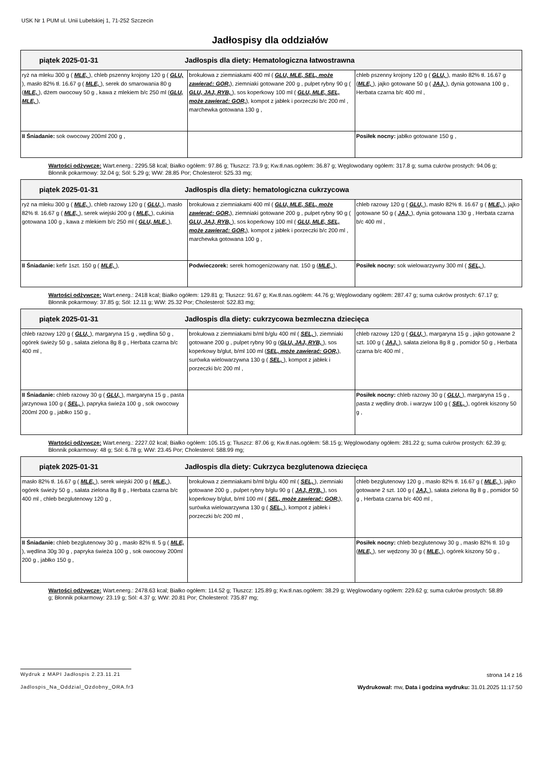USK Nr 1 PUM ul. Unii Lubelskiej 1, 71-252 Szczecin
Jadłospisy dla oddziałów
| piątek 2025-01-31 Jadłospis dla diety: Hematologiczna łatwostrawna | | |
| --- | --- | --- |
| ryż na mleku 300 g ( MLE, ), chleb pszenny krojony 120 g ( GLU, ), masło 82% tł. 16.67 g ( MLE, ), serek do smarowania 80 g ( MLE, ), dżem owocowy 50 g , kawa z mlekiem b/c 250 ml ( GLU, MLE, ), | brokułowa z ziemniakami 400 ml ( GLU, MLE, SEL, może zawierać: GOR, ), ziemniaki gotowane 200 g , pulpet rybny 90 g ( GLU, JAJ, RYB, ), sos koperkowy 100 ml ( GLU, MLE, SEL, może zawierać: GOR, ), kompot z jabłek i porzeczki b/c 200 ml , marchewka gotowana 130 g , | chleb pszenny krojony 120 g ( GLU, ), masło 82% tł. 16.67 g ( MLE, ), jajko gotowane 50 g ( JAJ, ), dynia gotowana 100 g , Herbata czarna b/c 400 ml , |
| II Śniadanie: sok owocowy 200ml 200 g , | | Posiłek nocny: jabłko gotowane 150 g , |
Wartości odżywcze: Wart.energ.: 2295.58 kcal; Białko ogółem: 97.86 g; Tłuszcz: 73.9 g; Kw.tł.nas.ogółem: 36.87 g; Węglowodany ogółem: 317.8 g; suma cukrów prostych: 94.06 g; Błonnik pokarmowy: 32.04 g; Sól: 5.29 g; WW: 28.85 Por; Cholesterol: 525.33 mg;
| piątek 2025-01-31 Jadłospis dla diety: hematologiczna cukrzycowa | | |
| --- | --- | --- |
| ryż na mleku 300 g ( MLE, ), chleb razowy 120 g ( GLU, ), masło 82% tł. 16.67 g ( MLE, ), serek wiejski 200 g ( MLE, ), cukinia gotowana 100 g , kawa z mlekiem b/c 250 ml ( GLU, MLE, ), | brokułowa z ziemniakami 400 ml ( GLU, MLE, SEL, może zawierać: GOR, ), ziemniaki gotowane 200 g , pulpet rybny 90 g ( GLU, JAJ, RYB, ), sos koperkowy 100 ml ( GLU, MLE, SEL, może zawierać: GOR, ), kompot z jabłek i porzeczki b/c 200 ml , marchewka gotowana 100 g , | chleb razowy 120 g ( GLU, ), masło 82% tł. 16.67 g ( MLE, ), jajko gotowane 50 g ( JAJ, ), dynia gotowana 130 g , Herbata czarna b/c 400 ml , |
| II Śniadanie: kefir 1szt. 150 g ( MLE, ), | Podwieczorek: serek homogenizowany nat. 150 g ( MLE, ), | Posiłek nocny: sok wielowarzywny 300 ml ( SEL, ), |
Wartości odżywcze: Wart.energ.: 2418 kcal; Białko ogółem: 129.81 g; Tłuszcz: 91.67 g; Kw.tł.nas.ogółem: 44.76 g; Węglowodany ogółem: 287.47 g; suma cukrów prostych: 67.17 g; Błonnik pokarmowy: 37.85 g; Sól: 12.11 g; WW: 25.32 Por; Cholesterol: 522.83 mg;
| piątek 2025-01-31 Jadłospis dla diety: cukrzycowa bezmleczna dziecięca | | |
| --- | --- | --- |
| chleb razowy 120 g ( GLU, ), margaryna 15 g , wędlina 50 g , ogórek świeży 50 g , sałata zielona 8g 8 g , Herbata czarna b/c 400 ml , | brokułowa z ziemniakami b/ml b/glu 400 ml ( SEL, ), ziemniaki gotowane 200 g , pulpet rybny 90 g ( GLU, JAJ, RYB, ), sos koperkowy b/glut, b/ml 100 ml ( SEL, może zawierać: GOR, ), surówka wielowarzywna 130 g ( SEL, ), kompot z jabłek i porzeczki b/c 200 ml , | chleb razowy 120 g ( GLU, ), margaryna 15 g , jajko gotowane 2 szt. 100 g ( JAJ, ), sałata zielona 8g 8 g , pomidor 50 g , Herbata czarna b/c 400 ml , |
| II Śniadanie: chleb razowy 30 g ( GLU, ), margaryna 15 g , pasta jarzynowa 100 g ( SEL, ), papryka świeża 100 g , sok owocowy 200ml 200 g , jabłko 150 g , | | Posiłek nocny: chleb razowy 30 g ( GLU, ), margaryna 15 g , pasta z wędliny drob. i warzyw 100 g ( SEL, ), ogórek kiszony 50 g , |
Wartości odżywcze: Wart.energ.: 2227.02 kcal; Białko ogółem: 105.15 g; Tłuszcz: 87.06 g; Kw.tł.nas.ogółem: 58.15 g; Węglowodany ogółem: 281.22 g; suma cukrów prostych: 62.39 g; Błonnik pokarmowy: 48 g; Sól: 6.78 g; WW: 23.45 Por; Cholesterol: 588.99 mg;
| piątek 2025-01-31 Jadłospis dla diety: Cukrzyca bezglutenowa dziecięca | | |
| --- | --- | --- |
| masło 82% tł. 16.67 g ( MLE, ), serek wiejski 200 g ( MLE, ), ogórek świeży 50 g , sałata zielona 8g 8 g , Herbata czarna b/c 400 ml , chleb bezglutenowy 120 g , | brokułowa z ziemniakami b/ml b/glu 400 ml ( SEL, ), ziemniaki gotowane 200 g , pulpet rybny b/glu 90 g ( JAJ, RYB, ), sos koperkowy b/glut, b/ml 100 ml ( SEL, może zawierać: GOR, ), surówka wielowarzywna 130 g ( SEL, ), kompot z jabłek i porzeczki b/c 200 ml , | chleb bezglutenowy 120 g , masło 82% tł. 16.67 g ( MLE, ), jajko gotowane 2 szt. 100 g ( JAJ, ), sałata zielona 8g 8 g , pomidor 50 g , Herbata czarna b/c 400 ml , |
| II Śniadanie: chleb bezglutenowy 30 g , masło 82% tł. 5 g ( MLE, ), wędlina 30g 30 g , papryka świeża 100 g , sok owocowy 200ml 200 g , jabłko 150 g , | | Posiłek nocny: chleb bezglutenowy 30 g , masło 82% tł. 10 g ( MLE, ), ser wędzony 30 g ( MLE, ), ogórek kiszony 50 g , |
Wartości odżywcze: Wart.energ.: 2478.63 kcal; Białko ogółem: 114.52 g; Tłuszcz: 125.89 g; Kw.tł.nas.ogółem: 38.29 g; Węglowodany ogółem: 229.62 g; suma cukrów prostych: 58.89 g; Błonnik pokarmowy: 23.19 g; Sól: 4.37 g; WW: 20.81 Por; Cholesterol: 735.87 mg;
Wydruk z MAPI Jadłospis 2.23.11.21
strona 14 z 16
Jadlospis_Na_Oddzial_Ozdobny_ORA.fr3
Wydrukował: mw, Data i godzina wydruku: 31.01.2025 11:17:50